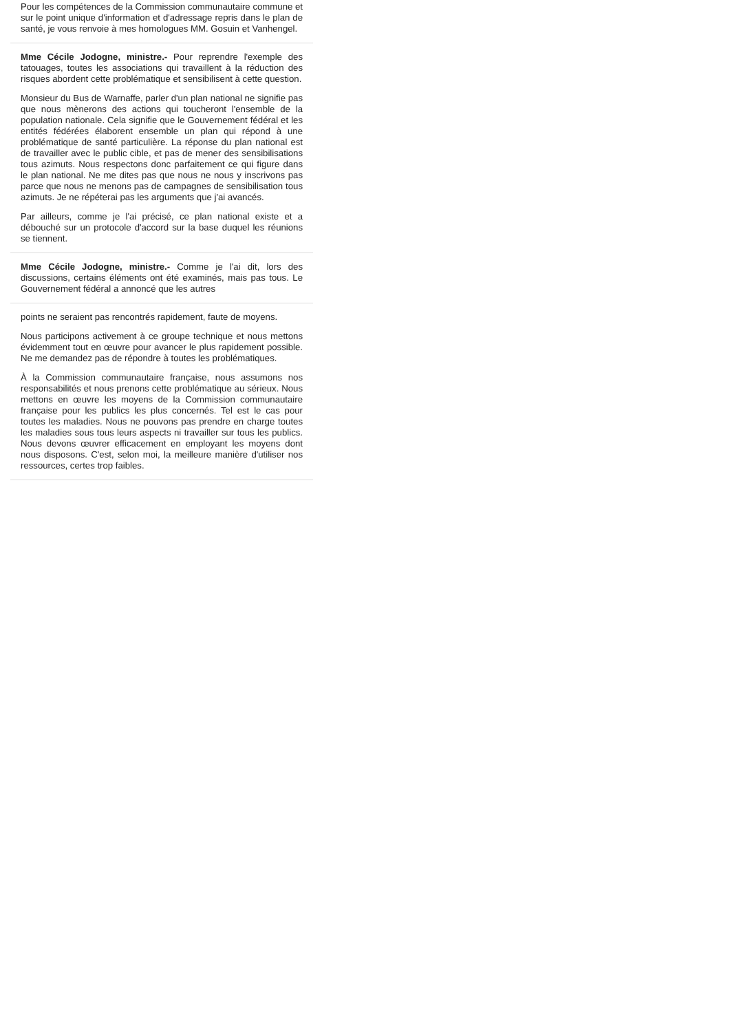Pour les compétences de la Commission communautaire commune et sur le point unique d'information et d'adressage repris dans le plan de santé, je vous renvoie à mes homologues MM. Gosuin et Vanhengel.
Mme Cécile Jodogne, ministre.- Pour reprendre l'exemple des tatouages, toutes les associations qui travaillent à la réduction des risques abordent cette problématique et sensibilisent à cette question.
Monsieur du Bus de Warnaffe, parler d'un plan national ne signifie pas que nous mènerons des actions qui toucheront l'ensemble de la population nationale. Cela signifie que le Gouvernement fédéral et les entités fédérées élaborent ensemble un plan qui répond à une problématique de santé particulière. La réponse du plan national est de travailler avec le public cible, et pas de mener des sensibilisations tous azimuts. Nous respectons donc parfaitement ce qui figure dans le plan national. Ne me dites pas que nous ne nous y inscrivons pas parce que nous ne menons pas de campagnes de sensibilisation tous azimuts. Je ne répéterai pas les arguments que j'ai avancés.
Par ailleurs, comme je l'ai précisé, ce plan national existe et a débouché sur un protocole d'accord sur la base duquel les réunions se tiennent.
Mme Cécile Jodogne, ministre.- Comme je l'ai dit, lors des discussions, certains éléments ont été examinés, mais pas tous. Le Gouvernement fédéral a annoncé que les autres
points ne seraient pas rencontrés rapidement, faute de moyens.
Nous participons activement à ce groupe technique et nous mettons évidemment tout en œuvre pour avancer le plus rapidement possible. Ne me demandez pas de répondre à toutes les problématiques.
À la Commission communautaire française, nous assumons nos responsabilités et nous prenons cette problématique au sérieux. Nous mettons en œuvre les moyens de la Commission communautaire française pour les publics les plus concernés. Tel est le cas pour toutes les maladies. Nous ne pouvons pas prendre en charge toutes les maladies sous tous leurs aspects ni travailler sur tous les publics. Nous devons œuvrer efficacement en employant les moyens dont nous disposons. C'est, selon moi, la meilleure manière d'utiliser nos ressources, certes trop faibles.